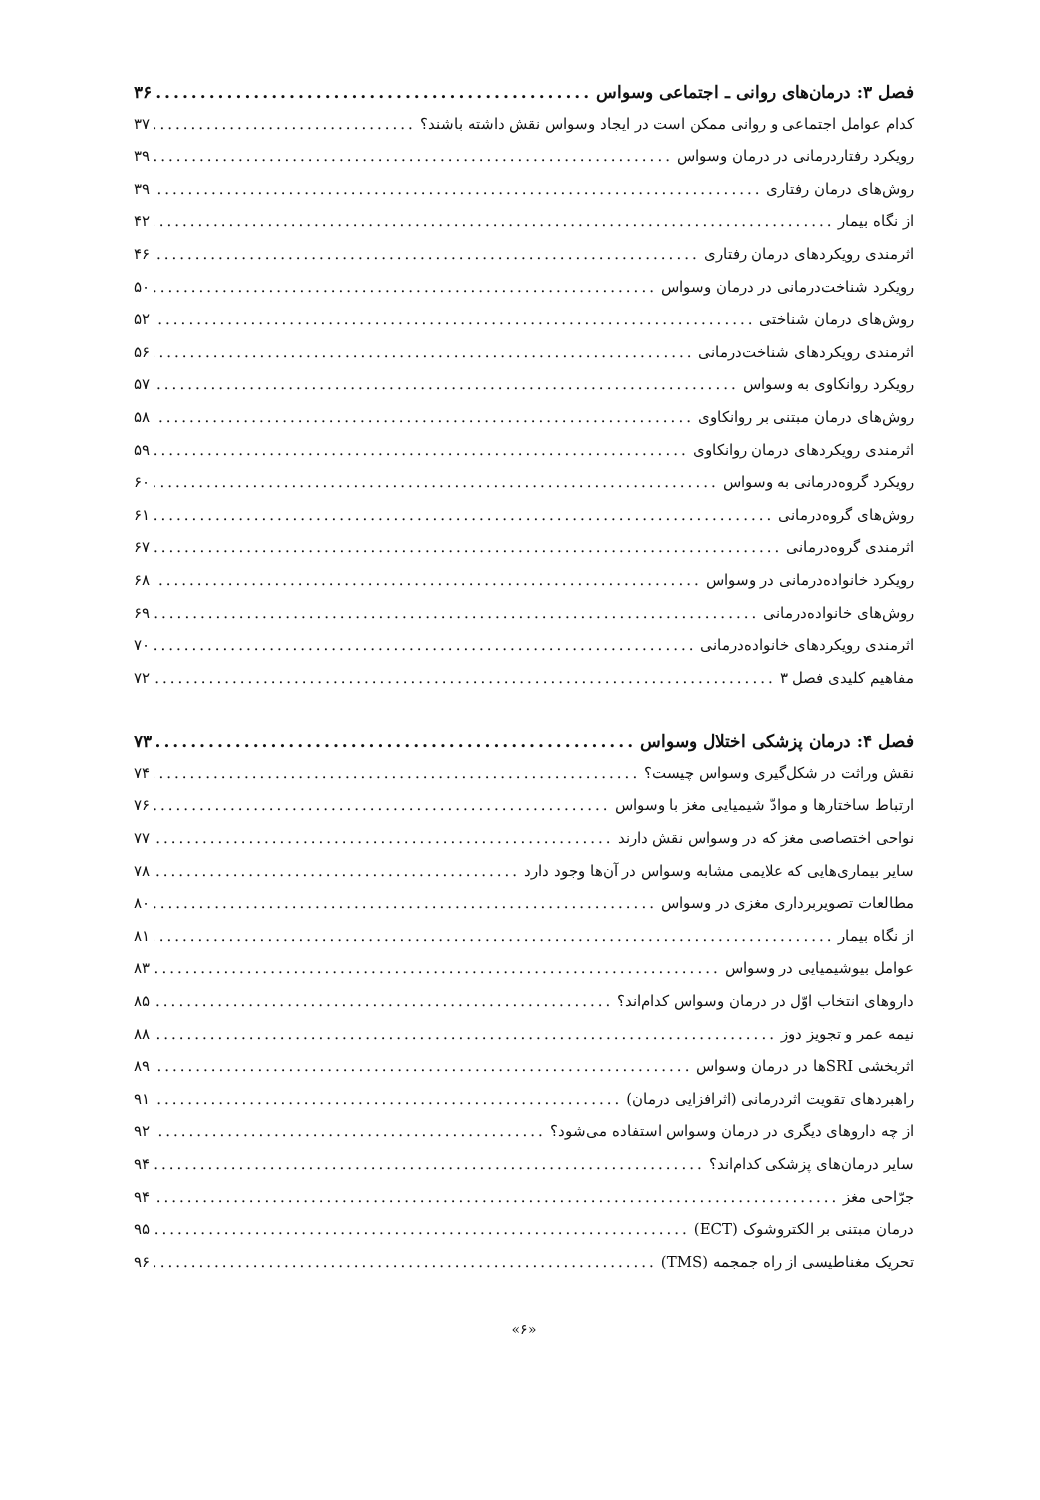فصل ۳: درمان‌های روانی ـ اجتماعی وسواس ۳۶
کدام عوامل اجتماعی و روانی ممکن است در ایجاد وسواس نقش داشته باشند؟ ۳۷
رویکرد رفتاردرمانی در درمان وسواس ۳۹
روش‌های درمان رفتاری ۳۹
از نگاه بیمار ۴۲
اثرمندی رویکردهای درمان رفتاری ۴۶
رویکرد شناخت‌درمانی در درمان وسواس ۵۰
روش‌های درمان شناختی ۵۲
اثرمندی رویکردهای شناخت‌درمانی ۵۶
رویکرد روانکاوی به وسواس ۵۷
روش‌های درمان مبتنی بر روانکاوی ۵۸
اثرمندی رویکردهای درمان روانکاوی ۵۹
رویکرد گروه‌درمانی به وسواس ۶۰
روش‌های گروه‌درمانی ۶۱
اثرمندی گروه‌درمانی ۶۷
رویکرد خانواده‌درمانی در وسواس ۶۸
روش‌های خانواده‌درمانی ۶۹
اثرمندی رویکردهای خانواده‌درمانی ۷۰
مفاهیم کلیدی فصل ۳ ۷۲
فصل ۴: درمان پزشکی اختلال وسواس ۷۳
نقش وراثت در شکل‌گیری وسواس چیست؟ ۷۴
ارتباط ساختارها و موادّ شیمیایی مغز با وسواس ۷۶
نواحی اختصاصی مغز که در وسواس نقش دارند ۷۷
سایر بیماری‌هایی که علایمی مشابه وسواس در آن‌ها وجود دارد ۷۸
مطالعات تصویربرداری مغزی در وسواس ۸۰
از نگاه بیمار ۸۱
عوامل بیوشیمیایی در وسواس ۸۳
داروهای انتخاب اوّل در درمان وسواس کدام‌اند؟ ۸۵
نیمه عمر و تجویز دوز ۸۸
اثربخشی SRIها در درمان وسواس ۸۹
راهبردهای تقویت اثردرمانی (اثرافزایی درمان) ۹۱
از چه داروهای دیگری در درمان وسواس استفاده می‌شود؟ ۹۲
سایر درمان‌های پزشکی کدام‌اند؟ ۹۴
جرّاحی مغز ۹۴
درمان مبتنی بر الکتروشوک (ECT) ۹۵
تحریک مغناطیسی از راه جمجمه (TMS) ۹۶
«۶»